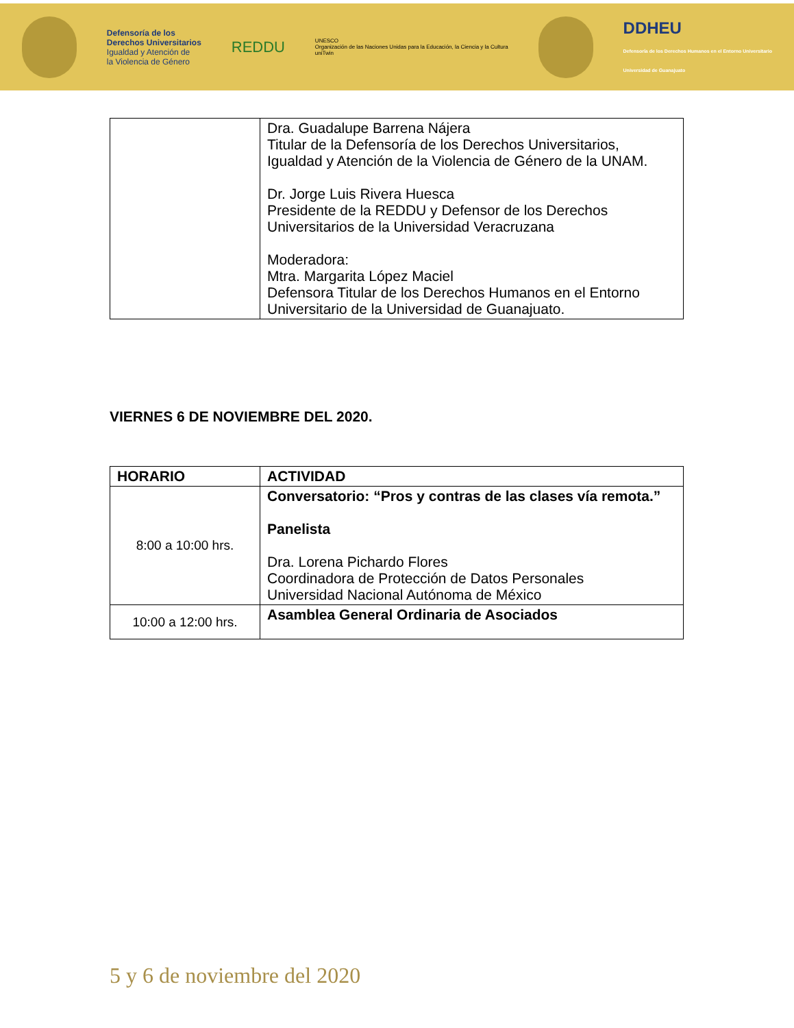Defensoría de los
Derechos Universitarios
Igualdad y Atención de
la Violencia de Género
REDDU
UNESCO
Organización de las Naciones Unidas para la Educación, la Ciencia y la Cultura
uniTwin
DDHEU
Defensoría de los Derechos Humanos en el Entorno Universitario
Universidad de Guanajuato
| | Dra. Guadalupe Barrena Nájera Titular de la Defensoría de los Derechos Universitarios, Igualdad y Atención de la Violencia de Género de la UNAM. Dr. Jorge Luis Rivera Huesca Presidente de la REDDU y Defensor de los Derechos Universitarios de la Universidad Veracruzana Moderadora: Mtra. Margarita López Maciel Defensora Titular de los Derechos Humanos en el Entorno Universitario de la Universidad de Guanajuato. |
VIERNES 6 DE NOVIEMBRE DEL 2020.
| HORARIO | ACTIVIDAD |
| --- | --- |
| 8:00 a 10:00 hrs. | Conversatorio: “Pros y contras de las clases vía remota.” Panelista Dra. Lorena Pichardo Flores Coordinadora de Protección de Datos Personales Universidad Nacional Autónoma de México |
| 10:00 a 12:00 hrs. | Asamblea General Ordinaria de Asociados |
5 y 6 de noviembre del 2020